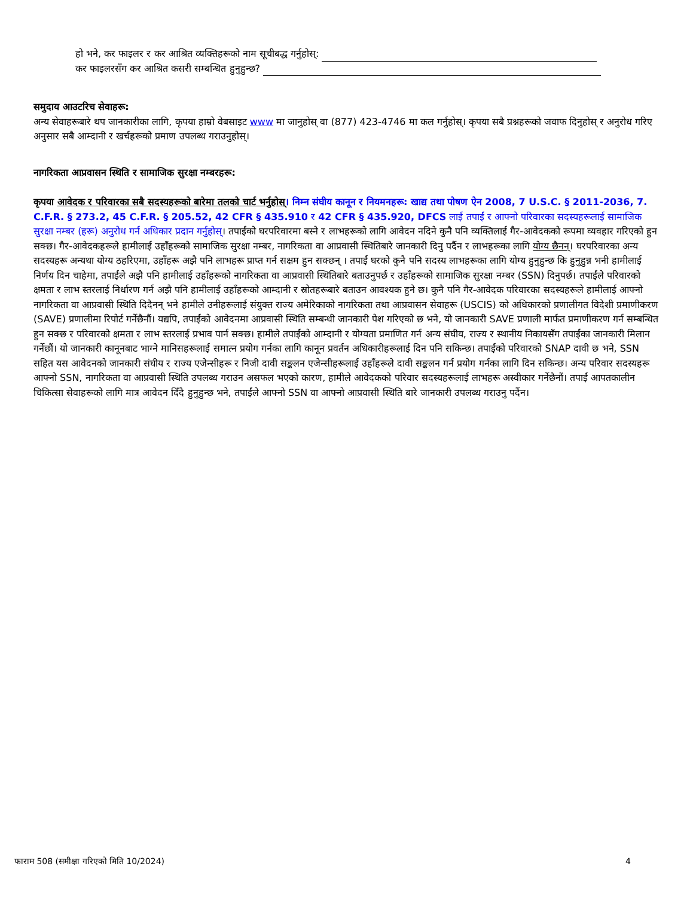हो भने, कर फाइलर र कर आश्रित व्यक्तिहरूको नाम सूचीबद्ध गर्नुहोस्:
कर फाइलरसँग कर आश्रित कसरी सम्बन्धित हुनुहुन्छ?
समुदाय आउटरिच सेवाहरू:
अन्य सेवाहरूबारे थप जानकारीका लागि, कृपया हाम्रो वेबसाइट www मा जानुहोस् वा (877) 423-4746 मा कल गर्नुहोस्। कृपया सबै प्रश्नहरूको जवाफ दिनुहोस् र अनुरोध गरिए अनुसार सबै आम्दानी र खर्चहरूको प्रमाण उपलब्ध गराउनुहोस्।
नागरिकता आप्रवासन स्थिति र सामाजिक सुरक्षा नम्बरहरू:
कृपया आवेदक र परिवारका सबै सदस्यहरूको बारेमा तलको चार्ट भर्नुहोस्। निम्न संघीय कानून र नियमनहरू: खाद्य तथा पोषण ऐन 2008, 7 U.S.C. § 2011-2036, 7. C.F.R. § 273.2, 45 C.F.R. § 205.52, 42 CFR § 435.910 र 42 CFR § 435.920, DFCS लाई तपाईं र आफ्नो परिवारका सदस्यहरूलाई सामाजिक सुरक्षा नम्बर (हरू) अनुरोध गर्न अधिकार प्रदान गर्नुहोस्। तपाईंको घरपरिवारमा बस्ने र लाभहरूको लागि आवेदन नदिने कुनै पनि व्यक्तिलाई गैर-आवेदकको रूपमा व्यवहार गरिएको हुन सक्छ। गैर-आवेदकहरूले हामीलाई उहाँहरूको सामाजिक सुरक्षा नम्बर, नागरिकता वा आप्रवासी स्थितिबारे जानकारी दिनु पर्दैन र लाभहरूका लागि योग्य छैनन्। घरपरिवारका अन्य सदस्यहरू अन्यथा योग्य ठहरिएमा, उहाँहरू अझै पनि लाभहरू प्राप्त गर्न सक्षम हुन सक्छन् । तपाईं घरको कुनै पनि सदस्य लाभहरूका लागि योग्य हुनुहुन्छ कि हुनुहुन्न भनी हामीलाई निर्णय दिन चाहेमा, तपाईंले अझै पनि हामीलाई उहाँहरूको नागरिकता वा आप्रवासी स्थितिबारे बताउनुपर्छ र उहाँहरूको सामाजिक सुरक्षा नम्बर (SSN) दिनुपर्छ। तपाईंले परिवारको क्षमता र लाभ स्तरलाई निर्धारण गर्न अझै पनि हामीलाई उहाँहरूको आम्दानी र स्रोतहरूबारे बताउन आवश्यक हुने छ। कुनै पनि गैर-आवेदक परिवारका सदस्यहरूले हामीलाई आफ्नो नागरिकता वा आप्रवासी स्थिति दिदैनन् भने हामीले उनीहरूलाई संयुक्त राज्य अमेरिकाको नागरिकता तथा आप्रवासन सेवाहरू (USCIS) को अधिकारको प्रणालीगत विदेशी प्रमाणीकरण (SAVE) प्रणालीमा रिपोर्ट गर्नेछैनौं। यद्यपि, तपाईंको आवेदनमा आप्रवासी स्थिति सम्बन्धी जानकारी पेश गरिएको छ भने, यो जानकारी SAVE प्रणाली मार्फत प्रमाणीकरण गर्न सम्बन्धित हुन सक्छ र परिवारको क्षमता र लाभ स्तरलाई प्रभाव पार्न सक्छ। हामीले तपाईंको आम्दानी र योग्यता प्रमाणित गर्न अन्य संघीय, राज्य र स्थानीय निकायसँग तपाईंका जानकारी मिलान गर्नेछौं। यो जानकारी कानूनबाट भाग्ने मानिसहरूलाई समात्न प्रयोग गर्नका लागि कानून प्रवर्तन अधिकारीहरूलाई दिन पनि सकिन्छ। तपाईंको परिवारको SNAP दावी छ भने, SSN सहित यस आवेदनको जानकारी संघीय र राज्य एजेन्सीहरू र निजी दावी सङ्कलन एजेन्सीहरूलाई उहाँहरूले दावी सङ्कलन गर्न प्रयोग गर्नका लागि दिन सकिन्छ। अन्य परिवार सदस्यहरू आफ्नो SSN, नागरिकता वा आप्रवासी स्थिति उपलब्ध गराउन असफल भएको कारण, हामीले आवेदकको परिवार सदस्यहरूलाई लाभहरू अस्वीकार गर्नेछैनौं। तपाईं आपतकालीन चिकित्सा सेवाहरूको लागि मात्र आवेदन दिँदै हुनुहुन्छ भने, तपाईंले आफ्नो SSN वा आफ्नो आप्रवासी स्थिति बारे जानकारी उपलब्ध गराउनु पर्दैन।
फाराम 508 (समीक्षा गरिएको मिति 10/2024) 4